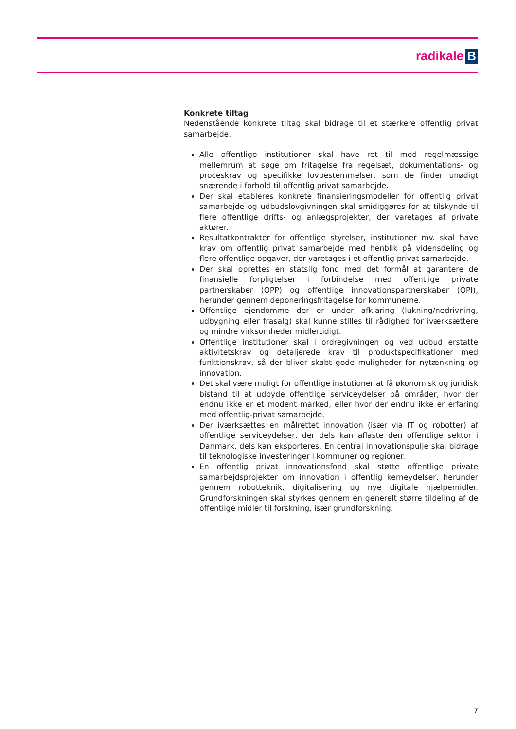radikale B
Konkrete tiltag
Nedenstående konkrete tiltag skal bidrage til et stærkere offentlig privat samarbejde.
Alle offentlige institutioner skal have ret til med regelmæssige mellemrum at søge om fritagelse fra regelsæt, dokumentations- og proceskrav og specifikke lovbestemmelser, som de finder unødigt snærende i forhold til offentlig privat samarbejde.
Der skal etableres konkrete finansieringsmodeller for offentlig privat samarbejde og udbudslovgivningen skal smidiggøres for at tilskynde til flere offentlige drifts- og anlægsprojekter, der varetages af private aktører.
Resultatkontrakter for offentlige styrelser, institutioner mv. skal have krav om offentlig privat samarbejde med henblik på vidensdeling og flere offentlige opgaver, der varetages i et offentlig privat samarbejde.
Der skal oprettes en statslig fond med det formål at garantere de finansielle forpligtelser i forbindelse med offentlige private partnerskaber (OPP) og offentlige innovationspartnerskaber (OPI), herunder gennem deponeringsfritagelse for kommunerne.
Offentlige ejendomme der er under afklaring (lukning/nedrivning, udbygning eller frasalg) skal kunne stilles til rådighed for iværksættere og mindre virksomheder midlertidigt.
Offentlige institutioner skal i ordregivningen og ved udbud erstatte aktivitetskrav og detaljerede krav til produktspecifikationer med funktionskrav, så der bliver skabt gode muligheder for nytænkning og innovation.
Det skal være muligt for offentlige instutioner at få økonomisk og juridisk bistand til at udbyde offentlige serviceydelser på områder, hvor der endnu ikke er et modent marked, eller hvor der endnu ikke er erfaring med offentlig-privat samarbejde.
Der iværksættes en målrettet innovation (især via IT og robotter) af offentlige serviceydelser, der dels kan aflaste den offentlige sektor i Danmark, dels kan eksporteres. En central innovationspulje skal bidrage til teknologiske investeringer i kommuner og regioner.
En offentlig privat innovationsfond skal støtte offentlige private samarbejdsprojekter om innovation i offentlig kerneydelser, herunder gennem robotteknik, digitalisering og nye digitale hjælpemidler. Grundforskningen skal styrkes gennem en generelt større tildeling af de offentlige midler til forskning, især grundforskning.
7